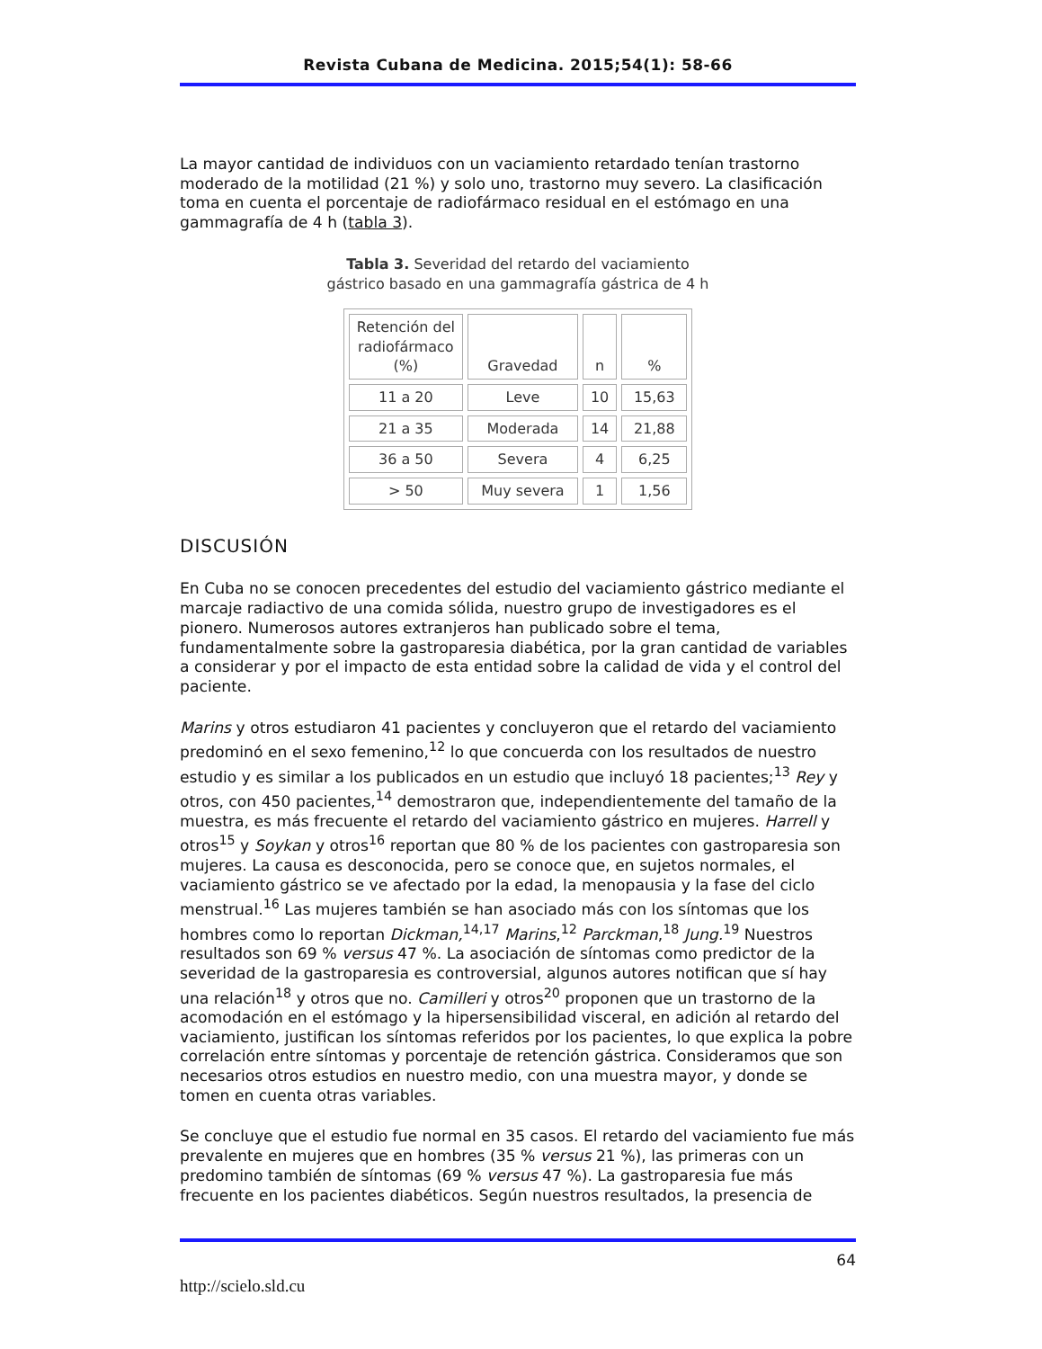Revista Cubana de Medicina. 2015;54(1): 58-66
La mayor cantidad de individuos con un vaciamiento retardado tenían trastorno moderado de la motilidad (21 %) y solo uno, trastorno muy severo. La clasificación toma en cuenta el porcentaje de radiofármaco residual en el estómago en una gammagrafía de 4 h (tabla 3).
Tabla 3. Severidad del retardo del vaciamiento gástrico basado en una gammagrafía gástrica de 4 h
| Retención del radiofármaco (%) | Gravedad | n | % |
| --- | --- | --- | --- |
| 11 a 20 | Leve | 10 | 15,63 |
| 21 a 35 | Moderada | 14 | 21,88 |
| 36 a 50 | Severa | 4 | 6,25 |
| > 50 | Muy severa | 1 | 1,56 |
DISCUSIÓN
En Cuba no se conocen precedentes del estudio del vaciamiento gástrico mediante el marcaje radiactivo de una comida sólida, nuestro grupo de investigadores es el pionero. Numerosos autores extranjeros han publicado sobre el tema, fundamentalmente sobre la gastroparesia diabética, por la gran cantidad de variables a considerar y por el impacto de esta entidad sobre la calidad de vida y el control del paciente.
Marins y otros estudiaron 41 pacientes y concluyeron que el retardo del vaciamiento predominó en el sexo femenino,<sup>12</sup> lo que concuerda con los resultados de nuestro estudio y es similar a los publicados en un estudio que incluyó 18 pacientes;<sup>13</sup> Rey y otros, con 450 pacientes,<sup>14</sup> demostraron que, independientemente del tamaño de la muestra, es más frecuente el retardo del vaciamiento gástrico en mujeres. Harrell y otros<sup>15</sup> y Soykan y otros<sup>16</sup> reportan que 80 % de los pacientes con gastroparesia son mujeres. La causa es desconocida, pero se conoce que, en sujetos normales, el vaciamiento gástrico se ve afectado por la edad, la menopausia y la fase del ciclo menstrual.<sup>16</sup> Las mujeres también se han asociado más con los síntomas que los hombres como lo reportan Dickman,<sup>14,17</sup> Marins,<sup>12</sup> Parckman,<sup>18</sup> Jung.<sup>19</sup> Nuestros resultados son 69 % versus 47 %. La asociación de síntomas como predictor de la severidad de la gastroparesia es controversial, algunos autores notifican que sí hay una relación<sup>18</sup> y otros que no. Camilleri y otros<sup>20</sup> proponen que un trastorno de la acomodación en el estómago y la hipersensibilidad visceral, en adición al retardo del vaciamiento, justifican los síntomas referidos por los pacientes, lo que explica la pobre correlación entre síntomas y porcentaje de retención gástrica. Consideramos que son necesarios otros estudios en nuestro medio, con una muestra mayor, y donde se tomen en cuenta otras variables.
Se concluye que el estudio fue normal en 35 casos. El retardo del vaciamiento fue más prevalente en mujeres que en hombres (35 % versus 21 %), las primeras con un predomino también de síntomas (69 % versus 47 %). La gastroparesia fue más frecuente en los pacientes diabéticos. Según nuestros resultados, la presencia de
64
http://scielo.sld.cu